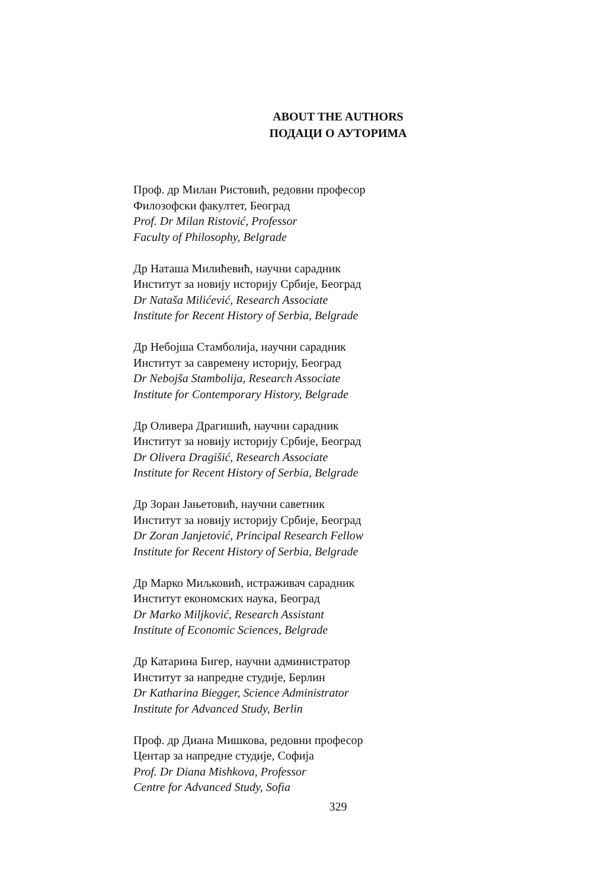ABOUT THE AUTHORS
ПОДАЦИ О АУТОРИМА
Проф. др Милан Ристовић, редовни професор
Филозофски факултет, Београд
Prof. Dr Milan Ristović, Professor
Faculty of Philosophy, Belgrade
Др Наташа Милићевић, научни сарадник
Институт за новију историју Србије, Београд
Dr Nataša Milićević, Research Associate
Institute for Recent History of Serbia, Belgrade
Др Небојша Стамболија, научни сарадник
Институт за савремену историју, Београд
Dr Nebojša Stambolija, Research Associate
Institute for Contemporary History, Belgrade
Др Оливера Драгишић, научни сарадник
Институт за новију историју Србије, Београд
Dr Olivera Dragišić, Research Associate
Institute for Recent History of Serbia, Belgrade
Др Зоран Јањетовић, научни саветник
Институт за новију историју Србије, Београд
Dr Zoran Janjetović, Principal Research Fellow
Institute for Recent History of Serbia, Belgrade
Др Марко Миљковић, истраживач сарадник
Институт економских наука, Београд
Dr Marko Miljković, Research Assistant
Institute of Economic Sciences, Belgrade
Др Катарина Бигер, научни администратор
Институт за напредне студије, Берлин
Dr Katharina Biegger, Science Administrator
Institute for Advanced Study, Berlin
Проф. др Диана Мишкова, редовни професор
Центар за напредне студије, Софија
Prof. Dr Diana Mishkova, Professor
Centre for Advanced Study, Sofia
329